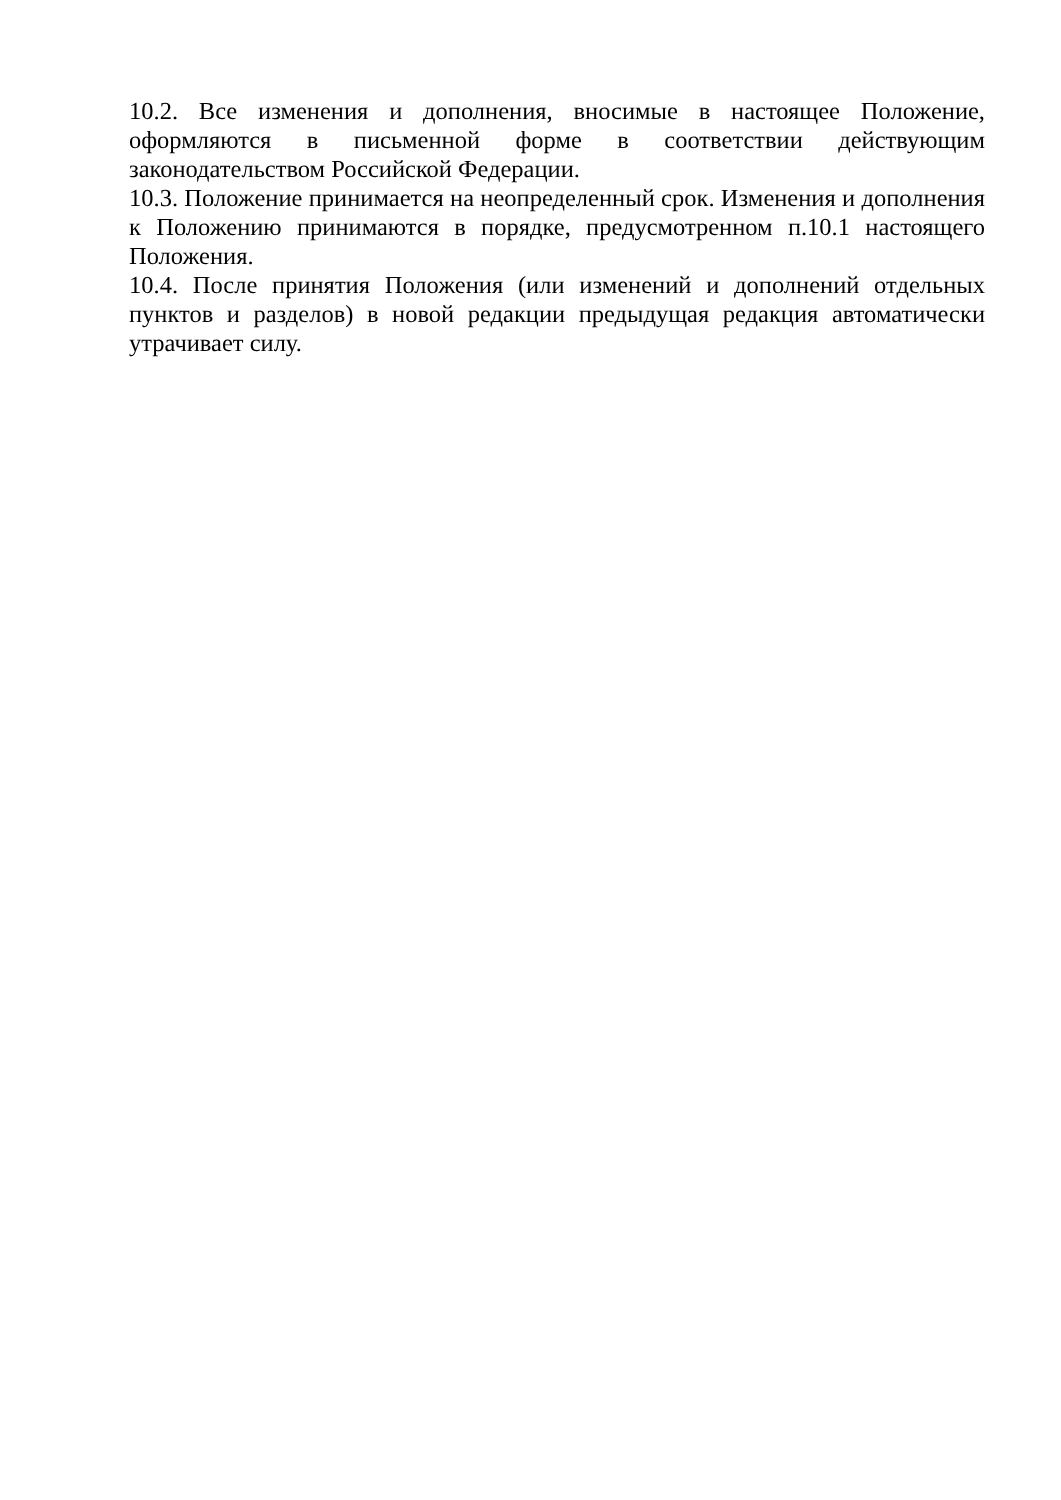10.2. Все изменения и дополнения, вносимые в настоящее Положение, оформляются в письменной форме в соответствии действующим законодательством Российской Федерации.
10.3. Положение принимается на неопределенный срок. Изменения и дополнения к Положению принимаются в порядке, предусмотренном п.10.1 настоящего Положения.
10.4. После принятия Положения (или изменений и дополнений отдельных пунктов и разделов) в новой редакции предыдущая редакция автоматически утрачивает силу.